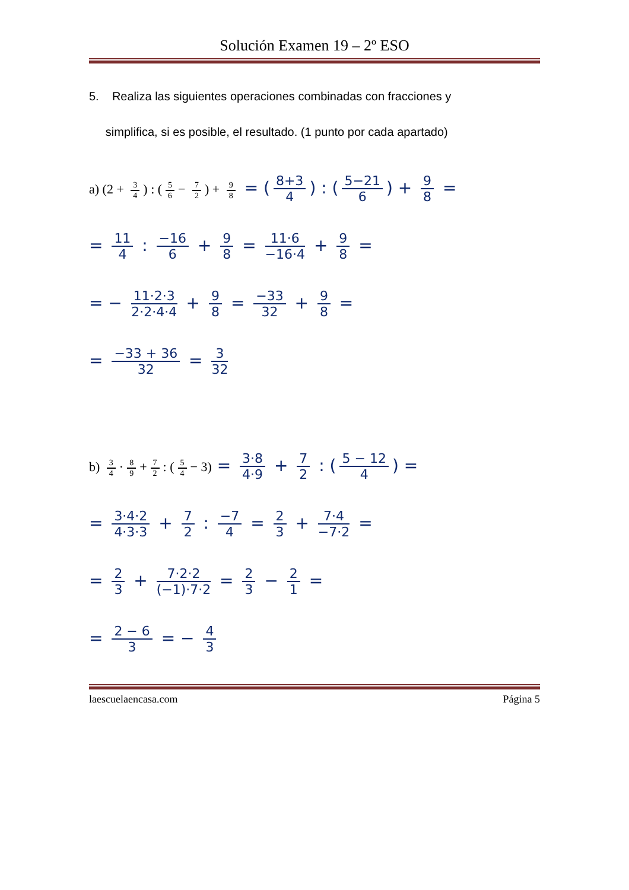Solución Examen 19 – 2º ESO
5. Realiza las siguientes operaciones combinadas con fracciones y
simplifica, si es posible, el resultado. (1 punto por cada apartado)
a) (2 + 3 4) : (5 6 − 7 2) + 9 8 = (8+3 4) : (5−21 6) + 9 8 =
= 11 4 : −16 6 + 9 8 = 11·6 −16·4 + 9 8 =
= − 11·2·3 2·2·4·4 + 9 8 = −33 32 + 9 8 =
= −33 + 36 32 = 3 32
b) 3 4 · 8 9 + 7 2: (5 4 − 3) = 3·8 4·9 + 7 2 : (5 − 12 4) =
= 3·4·2 4·3·3 + 7 2 : −7 4 = 2 3 + 7·4 −7·2 =
= 2 3 + 7·2·2 (−1)·7·2 = 2 3 − 2 1 =
= 2 − 6 3 = − 4 3
laescuelaencasa.com Página 5